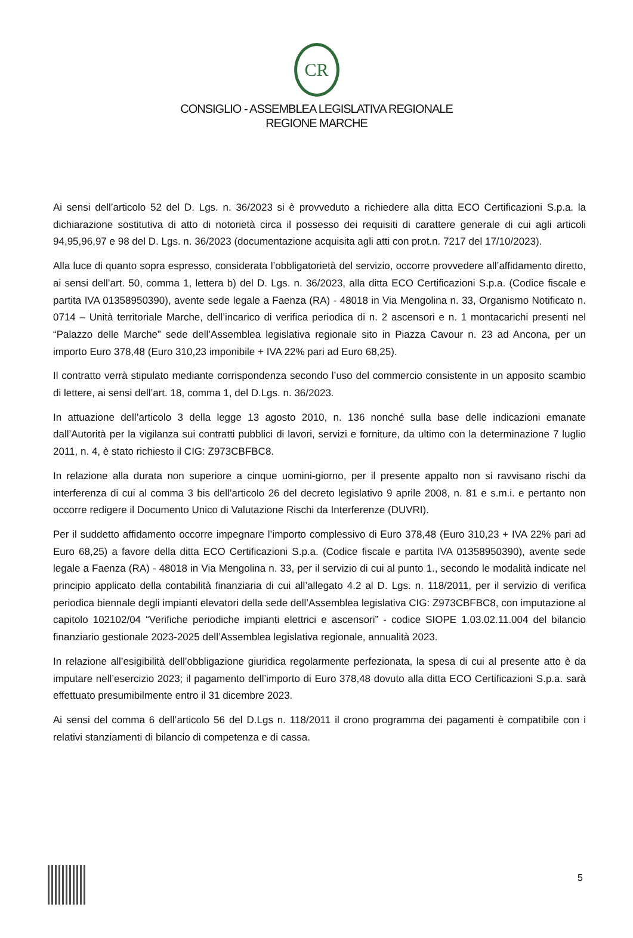CR
CONSIGLIO - ASSEMBLEA LEGISLATIVA REGIONALE
REGIONE MARCHE
Ai sensi dell’articolo 52 del D. Lgs. n. 36/2023 si è provveduto a richiedere alla ditta ECO Certificazioni S.p.a. la dichiarazione sostitutiva di atto di notorietà circa il possesso dei requisiti di carattere generale di cui agli articoli 94,95,96,97 e 98 del D. Lgs. n. 36/2023 (documentazione acquisita agli atti con prot.n. 7217 del 17/10/2023).
Alla luce di quanto sopra espresso, considerata l’obbligatorietà del servizio, occorre provvedere all’affidamento diretto, ai sensi dell’art. 50, comma 1, lettera b) del D. Lgs. n. 36/2023, alla ditta ECO Certificazioni S.p.a. (Codice fiscale e partita IVA 01358950390), avente sede legale a Faenza (RA) - 48018 in Via Mengolina n. 33, Organismo Notificato n. 0714 – Unità territoriale Marche, dell’incarico di verifica periodica di n. 2 ascensori e n. 1 montacarichi presenti nel “Palazzo delle Marche” sede dell’Assemblea legislativa regionale sito in Piazza Cavour n. 23 ad Ancona, per un importo Euro 378,48 (Euro 310,23 imponibile + IVA 22% pari ad Euro 68,25).
Il contratto verrà stipulato mediante corrispondenza secondo l’uso del commercio consistente in un apposito scambio di lettere, ai sensi dell’art. 18, comma 1, del D.Lgs. n. 36/2023.
In attuazione dell’articolo 3 della legge 13 agosto 2010, n. 136 nonché sulla base delle indicazioni emanate dall’Autorità per la vigilanza sui contratti pubblici di lavori, servizi e forniture, da ultimo con la determinazione 7 luglio 2011, n. 4, è stato richiesto il CIG: Z973CBFBC8.
In relazione alla durata non superiore a cinque uomini-giorno, per il presente appalto non si ravvisano rischi da interferenza di cui al comma 3 bis dell’articolo 26 del decreto legislativo 9 aprile 2008, n. 81 e s.m.i. e pertanto non occorre redigere il Documento Unico di Valutazione Rischi da Interferenze (DUVRI).
Per il suddetto affidamento occorre impegnare l’importo complessivo di Euro 378,48 (Euro 310,23 + IVA 22% pari ad Euro 68,25) a favore della ditta ECO Certificazioni S.p.a. (Codice fiscale e partita IVA 01358950390), avente sede legale a Faenza (RA) - 48018 in Via Mengolina n. 33, per il servizio di cui al punto 1., secondo le modalità indicate nel principio applicato della contabilità finanziaria di cui all’allegato 4.2 al D. Lgs. n. 118/2011, per il servizio di verifica periodica biennale degli impianti elevatori della sede dell’Assemblea legislativa CIG: Z973CBFBC8, con imputazione al capitolo 102102/04 “Verifiche periodiche impianti elettrici e ascensori” - codice SIOPE 1.03.02.11.004 del bilancio finanziario gestionale 2023-2025 dell’Assemblea legislativa regionale, annualità 2023.
In relazione all’esigibilità dell’obbligazione giuridica regolarmente perfezionata, la spesa di cui al presente atto è da imputare nell’esercizio 2023; il pagamento dell’importo di Euro 378,48 dovuto alla ditta ECO Certificazioni S.p.a. sarà effettuato presumibilmente entro il 31 dicembre 2023.
Ai sensi del comma 6 dell’articolo 56 del D.Lgs n. 118/2011 il crono programma dei pagamenti è compatibile con i relativi stanziamenti di bilancio di competenza e di cassa.
5